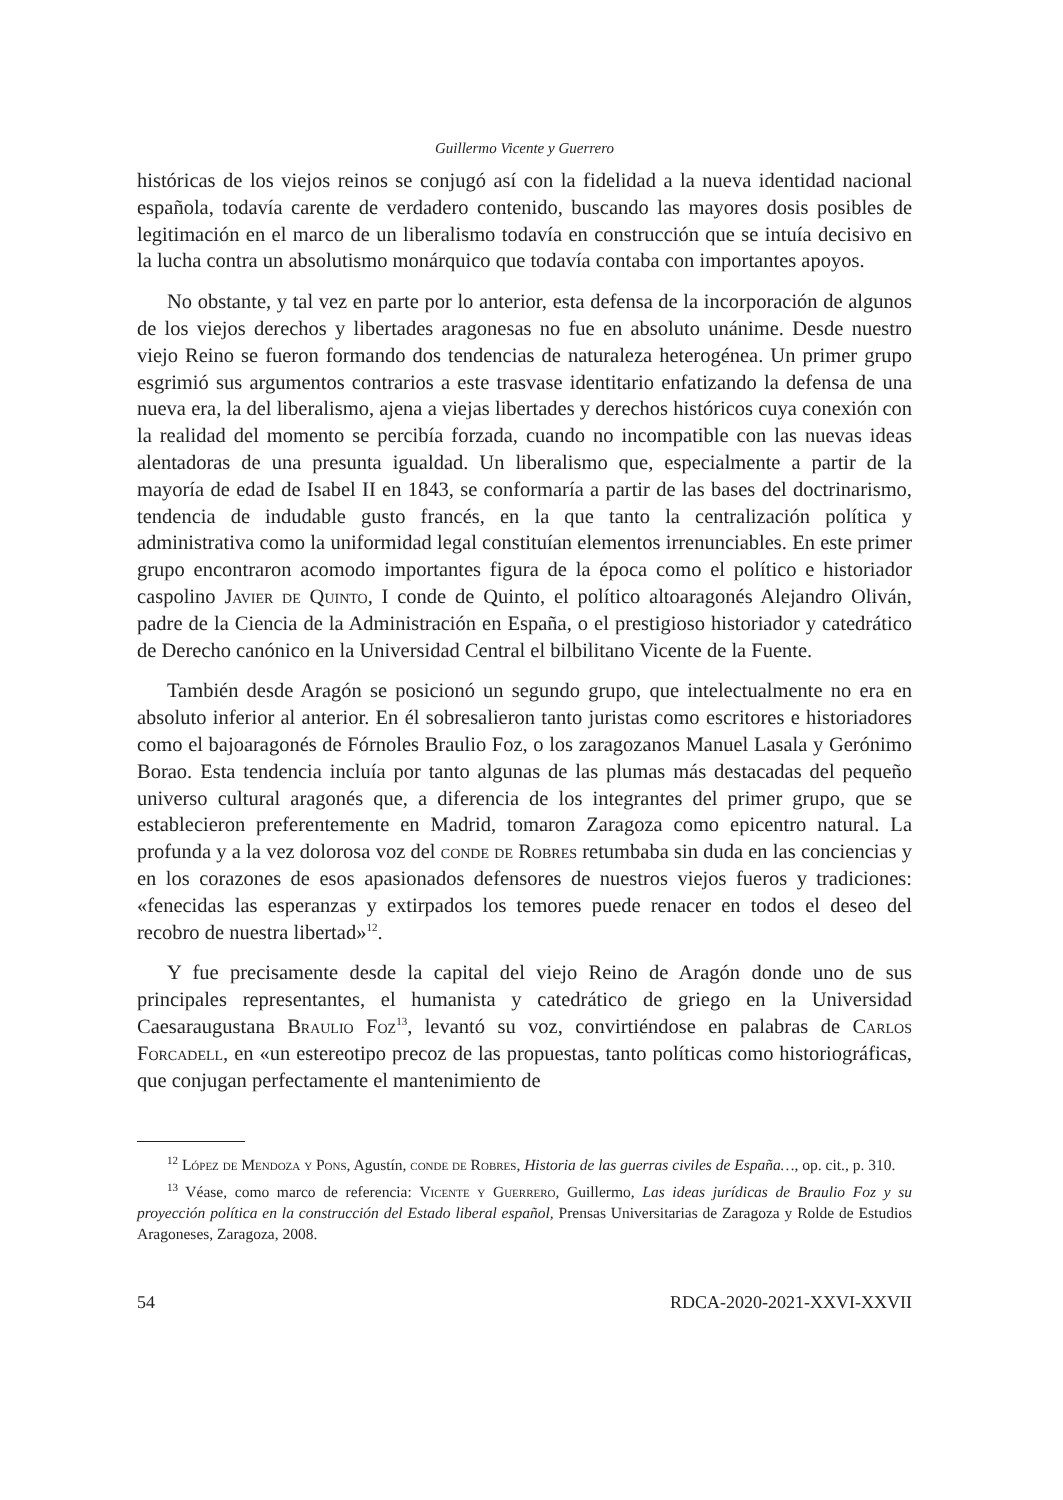Guillermo Vicente y Guerrero
históricas de los viejos reinos se conjugó así con la fidelidad a la nueva identidad nacional española, todavía carente de verdadero contenido, buscando las mayores dosis posibles de legitimación en el marco de un liberalismo todavía en construcción que se intuía decisivo en la lucha contra un absolutismo monárquico que todavía contaba con importantes apoyos.
No obstante, y tal vez en parte por lo anterior, esta defensa de la incorporación de algunos de los viejos derechos y libertades aragonesas no fue en absoluto unánime. Desde nuestro viejo Reino se fueron formando dos tendencias de naturaleza heterogénea. Un primer grupo esgrimió sus argumentos contrarios a este trasvase identitario enfatizando la defensa de una nueva era, la del liberalismo, ajena a viejas libertades y derechos históricos cuya conexión con la realidad del momento se percibía forzada, cuando no incompatible con las nuevas ideas alentadoras de una presunta igualdad. Un liberalismo que, especialmente a partir de la mayoría de edad de Isabel II en 1843, se conformaría a partir de las bases del doctrinarismo, tendencia de indudable gusto francés, en la que tanto la centralización política y administrativa como la uniformidad legal constituían elementos irrenunciables. En este primer grupo encontraron acomodo importantes figura de la época como el político e historiador caspolino Javier de Quinto, I conde de Quinto, el político altoaragonés Alejandro Oliván, padre de la Ciencia de la Administración en España, o el prestigioso historiador y catedrático de Derecho canónico en la Universidad Central el bilbilitano Vicente de la Fuente.
También desde Aragón se posicionó un segundo grupo, que intelectualmente no era en absoluto inferior al anterior. En él sobresalieron tanto juristas como escritores e historiadores como el bajoaragonés de Fórnoles Braulio Foz, o los zaragozanos Manuel Lasala y Gerónimo Borao. Esta tendencia incluía por tanto algunas de las plumas más destacadas del pequeño universo cultural aragonés que, a diferencia de los integrantes del primer grupo, que se establecieron preferentemente en Madrid, tomaron Zaragoza como epicentro natural. La profunda y a la vez dolorosa voz del conde de Robres retumbaba sin duda en las conciencias y en los corazones de esos apasionados defensores de nuestros viejos fueros y tradiciones: «fenecidas las esperanzas y extirpados los temores puede renacer en todos el deseo del recobro de nuestra libertad»<sup>12</sup>.
Y fue precisamente desde la capital del viejo Reino de Aragón donde uno de sus principales representantes, el humanista y catedrático de griego en la Universidad Caesaraugustana Braulio Foz<sup>13</sup>, levantó su voz, convirtiéndose en palabras de Carlos Forcadell, en «un estereotipo precoz de las propuestas, tanto políticas como historiográficas, que conjugan perfectamente el mantenimiento de
<sup>12</sup> López de Mendoza y Pons, Agustín, conde de Robres, Historia de las guerras civiles de España…, op. cit., p. 310.
<sup>13</sup> Véase, como marco de referencia: Vicente y Guerrero, Guillermo, Las ideas jurídicas de Braulio Foz y su proyección política en la construcción del Estado liberal español, Prensas Universitarias de Zaragoza y Rolde de Estudios Aragoneses, Zaragoza, 2008.
54 RDCA-2020-2021-XXVI-XXVII